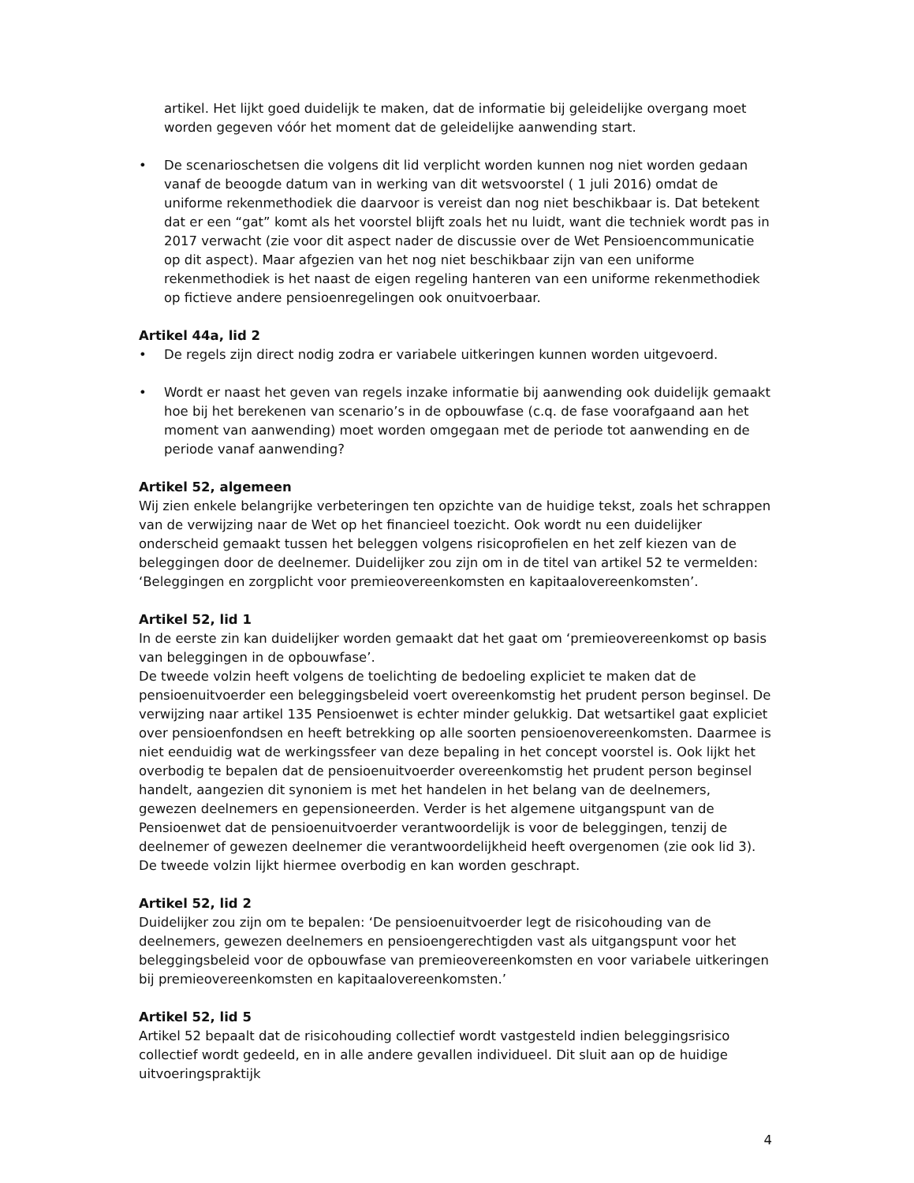artikel. Het lijkt goed duidelijk te maken, dat de informatie bij geleidelijke overgang moet worden gegeven vóór het moment dat de geleidelijke aanwending start.
• De scenarioschetsen die volgens dit lid verplicht worden kunnen nog niet worden gedaan vanaf de beoogde datum van in werking van dit wetsvoorstel ( 1 juli 2016) omdat de uniforme rekenmethodiek die daarvoor is vereist dan nog niet beschikbaar is. Dat betekent dat er een “gat” komt als het voorstel blijft zoals het nu luidt, want die techniek wordt pas in 2017 verwacht (zie voor dit aspect nader de discussie over de Wet Pensioencommunicatie op dit aspect). Maar afgezien van het nog niet beschikbaar zijn van een uniforme rekenmethodiek is het naast de eigen regeling hanteren van een uniforme rekenmethodiek op fictieve andere pensioenregelingen ook onuitvoerbaar.
Artikel 44a, lid 2
• De regels zijn direct nodig zodra er variabele uitkeringen kunnen worden uitgevoerd.
• Wordt er naast het geven van regels inzake informatie bij aanwending ook duidelijk gemaakt hoe bij het berekenen van scenario’s in de opbouwfase (c.q. de fase voorafgaand aan het moment van aanwending) moet worden omgegaan met de periode tot aanwending en de periode vanaf aanwending?
Artikel 52, algemeen
Wij zien enkele belangrijke verbeteringen ten opzichte van de huidige tekst, zoals het schrappen van de verwijzing naar de Wet op het financieel toezicht. Ook wordt nu een duidelijker onderscheid gemaakt tussen het beleggen volgens risicoprofielen en het zelf kiezen van de beleggingen door de deelnemer. Duidelijker zou zijn om in de titel van artikel 52 te vermelden: ‘Beleggingen en zorgplicht voor premieovereenkomsten en kapitaalovereenkomsten’.
Artikel 52, lid 1
In de eerste zin kan duidelijker worden gemaakt dat het gaat om ‘premieovereenkomst op basis van beleggingen in de opbouwfase’.
De tweede volzin heeft volgens de toelichting de bedoeling expliciet te maken dat de pensioenuitvoerder een beleggingsbeleid voert overeenkomstig het prudent person beginsel. De verwijzing naar artikel 135 Pensioenwet is echter minder gelukkig. Dat wetsartikel gaat expliciet over pensioenfondsen en heeft betrekking op alle soorten pensioenovereenkomsten. Daarmee is niet eenduidig wat de werkingssfeer van deze bepaling in het concept voorstel is. Ook lijkt het overbodig te bepalen dat de pensioenuitvoerder overeenkomstig het prudent person beginsel handelt, aangezien dit synoniem is met het handelen in het belang van de deelnemers, gewezen deelnemers en gepensioneerden. Verder is het algemene uitgangspunt van de Pensioenwet dat de pensioenuitvoerder verantwoordelijk is voor de beleggingen, tenzij de deelnemer of gewezen deelnemer die verantwoordelijkheid heeft overgenomen (zie ook lid 3). De tweede volzin lijkt hiermee overbodig en kan worden geschrapt.
Artikel 52, lid 2
Duidelijker zou zijn om te bepalen: ‘De pensioenuitvoerder legt de risicohouding van de deelnemers, gewezen deelnemers en pensioengerechtigden vast als uitgangspunt voor het beleggingsbeleid voor de opbouwfase van premieovereenkomsten en voor variabele uitkeringen bij premieovereenkomsten en kapitaalovereenkomsten.’
Artikel 52, lid 5
Artikel 52 bepaalt dat de risicohouding collectief wordt vastgesteld indien beleggingsrisico collectief wordt gedeeld, en in alle andere gevallen individueel. Dit sluit aan op de huidige uitvoeringspraktijk
4